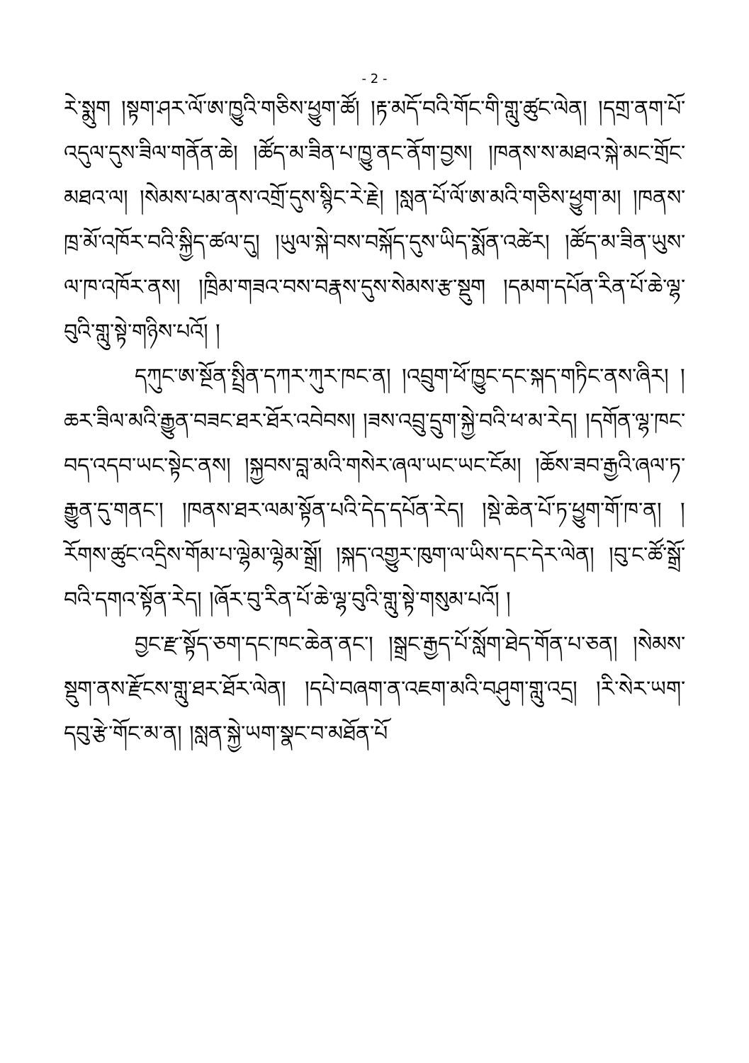- 2 -
རེ་སྨུག །སྟག་ཤར་ལོ་ཨ་ཁྱུའི་གཅིས་ཕྱུག་ཚོ། །རྟ་མདོ་བའི་གོང་གི་གླུ་ཚུང་ལེན། །དགྲ་ནག་པོ་འདུལ་དུས་ཟིལ་གནོན་ཆེ། །ཚོད་མ་ཟིན་པ་ཁྱུ་ནང་ནོག་བྱས། །ཁནས་ས་མཐའ་སྐེ་མང་གྲོང་མཐའ་ལ། །སེམས་པམ་ནས་འགྲོ་དུས་སྙིང་རེ་རྗེ། །སླན་པོ་ལོ་ཨ་མའི་གཅིས་ཕྱུག་མ། །ཁནས་ཁྲ་མོ་འཁོར་བའི་སྐྱིད་ཚལ་དུ། །ཡུལ་སྐེ་བས་བསྐོད་དུས་ཡིད་སྨོན་འཚེར། །ཚོད་མ་ཟིན་ཡུས་ལ་ཁ་འཁོར་ནས། །ཁྲིམ་གཟའ་བས་བརྣས་དུས་སེམས་རྩ་སྡུག །དམག་དཔོན་རིན་པོ་ཆེ་ལྷ་བུའི་གླུ་སྟེ་གཉིས་པའོ། །
དཀུང་ཨ་སྔོན་སྤྲིན་དཀར་ཀུར་ཁང་ན། །འབྲུག་ཕོ་ཁྱུང་དང་སྐད་གཏིང་ནས་ཞིར། །ཆར་ཟིལ་མའི་རྒྱུན་བཟང་ཐར་ཐོར་འབེབས། །ཟས་འབྲུ་དྲུག་སྐྱེ་བའི་ཕ་མ་རེད། །དགོན་ལྷ་ཁང་བད་འདབ་ཡང་སྟེང་ནས། །སྐྱབས་བླ་མའི་གསེར་ཞལ་ཡང་ཡང་ངོམ། །ཆོས་ཟབ་རྒྱའི་ཞལ་ཏ་རྒྱུན་དུ་གནང་། །ཁནས་ཐར་ལམ་སྟོན་པའི་དེད་དཔོན་རེད། །སྡེ་ཆེན་པོ་ཏ་ཕྱུག་གོ་ཁ་ན། །རོགས་ཚུང་འདྲིས་གོམ་པ་ལྷེམ་ལྷེམ་སྒྲོ། །སྐད་འགྱུར་ཁུག་ལ་ཡིས་དང་དེར་ལེན། །བུ་ང་ཚོ་སྒྲོ་བའི་དགའ་སྟོན་རེད། །ཞོར་བུ་རིན་པོ་ཆེ་ལྷ་བུའི་གླུ་སྟེ་གསུམ་པའོ། །
བྱང་རྫ་སྟོད་ཅག་དང་ཁང་ཆེན་ནང་། །སྒྲང་རྒྱད་པོ་སློག་ཐེད་གོན་པ་ཅན། །སེམས་སྡུག་ནས་རྫོངས་གླུ་ཐར་ཐོར་ལེན། །དཔེ་བཞག་ན་འཇག་མའི་བཤུག་གླུ་འདྲ། །རི་སེར་ཡག་དབུ་རྩེ་གོང་མ་ན། །སླན་སྐྱེ་ཡག་སྣང་བ་མཐོན་པོ